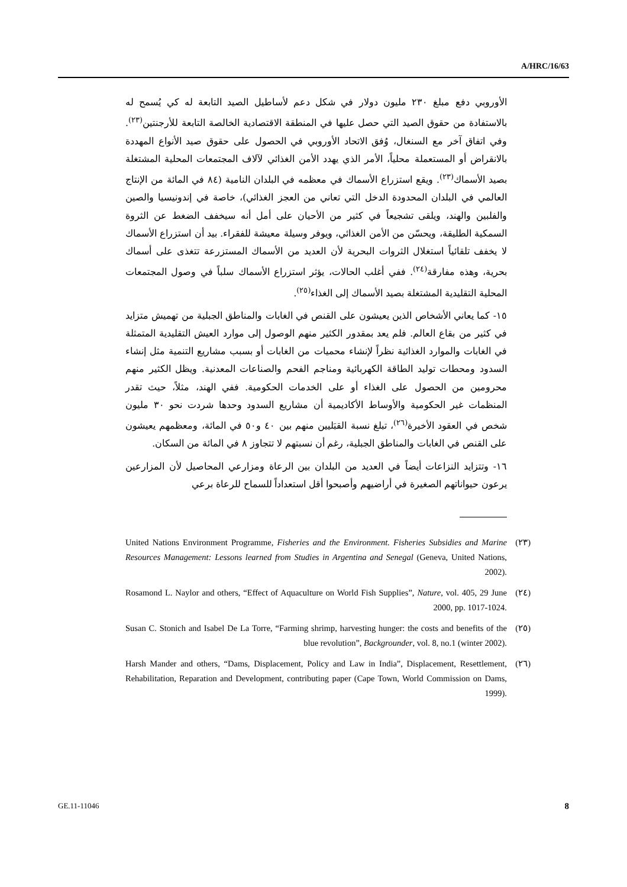A/HRC/16/63
الأوروبي دفع مبلغ ٢٣٠ مليون دولار في شكل دعم لأساطيل الصيد التابعة له كي يُسمح له بالاستفادة من حقوق الصيد التي حصل عليها في المنطقة الاقتصادية الخالصة التابعة للأرجنتين<sup>(٢٣)</sup>. وفي اتفاق آخر مع السنغال، وُفق الاتحاد الأوروبي في الحصول على حقوق صيد الأنواع المهددة بالانقراض أو المستعملة محلياً، الأمر الذي يهدد الأمن الغذائي لآلاف المجتمعات المحلية المشتغلة بصيد الأسماك<sup>(٢٣)</sup>. ويقع استزراع الأسماك في معظمه في البلدان النامية (٨٤ في المائة من الإنتاج العالمي في البلدان المحدودة الدخل التي تعاني من العجز الغذائي)، خاصة في إندونيسيا والصين والفلبين والهند، ويلقى تشجيعاً في كثير من الأحيان على أمل أنه سيخفف الضغط عن الثروة السمكية الطليقة، ويحسّن من الأمن الغذائي، ويوفر وسيلة معيشة للفقراء. بيد أن استزراع الأسماك لا يخفف تلقائياً استغلال الثروات البحرية لأن العديد من الأسماك المستزرعة تتغذى على أسماك بحرية، وهذه مفارقة<sup>(٢٤)</sup>. ففي أغلب الحالات، يؤثر استزراع الأسماك سلباً في وصول المجتمعات المحلية التقليدية المشتغلة بصيد الأسماك إلى الغذاء<sup>(٢٥)</sup>.
١٥- كما يعاني الأشخاص الذين يعيشون على القنص في الغابات والمناطق الجبلية من تهميش متزايد في كثير من بقاع العالم. فلم يعد بمقدور الكثير منهم الوصول إلى موارد العيش التقليدية المتمثلة في الغابات والموارد الغذائية نظراً لإنشاء محميات من الغابات أو بسبب مشاريع التنمية مثل إنشاء السدود ومحطات توليد الطاقة الكهربائية ومناجم الفحم والصناعات المعدنية. ويظل الكثير منهم محرومين من الحصول على الغذاء أو على الخدمات الحكومية. ففي الهند، مثلاً، حيث تقدر المنظمات غير الحكومية والأوساط الأكاديمية أن مشاريع السدود وحدها شردت نحو ٣٠ مليون شخص في العقود الأخيرة<sup>(٢٦)</sup>، تبلغ نسبة القبَليين منهم بين ٤٠ و٥٠ في المائة، ومعظمهم يعيشون على القنص في الغابات والمناطق الجبلية، رغم أن نسبتهم لا تتجاوز ٨ في المائة من السكان.
١٦- وتتزايد النزاعات أيضاً في العديد من البلدان بين الرعاة ومزارعي المحاصيل لأن المزارعين يرعون حيواناتهم الصغيرة في أراضيهم وأصبحوا أقل استعداداً للسماح للرعاة برعي
(٢٣) United Nations Environment Programme, Fisheries and the Environment. Fisheries Subsidies and Marine Resources Management: Lessons learned from Studies in Argentina and Senegal (Geneva, United Nations, 2002).
(٢٤) Rosamond L. Naylor and others, “Effect of Aquaculture on World Fish Supplies”, Nature, vol. 405, 29 June 2000, pp. 1017-1024.
(٢٥) Susan C. Stonich and Isabel De La Torre, “Farming shrimp, harvesting hunger: the costs and benefits of the blue revolution”, Backgrounder, vol. 8, no.1 (winter 2002).
(٢٦) Harsh Mander and others, “Dams, Displacement, Policy and Law in India”, Displacement, Resettlement, Rehabilitation, Reparation and Development, contributing paper (Cape Town, World Commission on Dams, 1999).
GE.11-11046 8